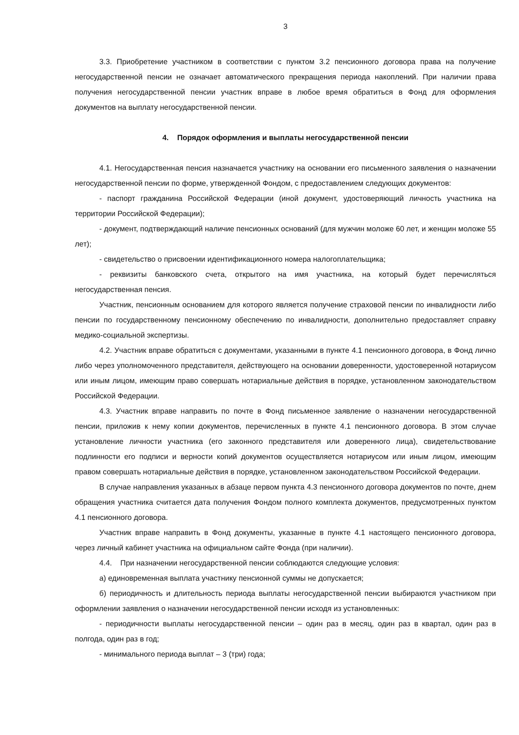3
3.3. Приобретение участником в соответствии с пунктом 3.2 пенсионного договора права на получение негосударственной пенсии не означает автоматического прекращения периода накоплений. При наличии права получения негосударственной пенсии участник вправе в любое время обратиться в Фонд для оформления документов на выплату негосударственной пенсии.
4. Порядок оформления и выплаты негосударственной пенсии
4.1. Негосударственная пенсия назначается участнику на основании его письменного заявления о назначении негосударственной пенсии по форме, утвержденной Фондом, с предоставлением следующих документов:
- паспорт гражданина Российской Федерации (иной документ, удостоверяющий личность участника на территории Российской Федерации);
- документ, подтверждающий наличие пенсионных оснований (для мужчин моложе 60 лет, и женщин моложе 55 лет);
- свидетельство о присвоении идентификационного номера налогоплательщика;
- реквизиты банковского счета, открытого на имя участника, на который будет перечисляться негосударственная пенсия.
Участник, пенсионным основанием для которого является получение страховой пенсии по инвалидности либо пенсии по государственному пенсионному обеспечению по инвалидности, дополнительно предоставляет справку медико-социальной экспертизы.
4.2. Участник вправе обратиться с документами, указанными в пункте 4.1 пенсионного договора, в Фонд лично либо через уполномоченного представителя, действующего на основании доверенности, удостоверенной нотариусом или иным лицом, имеющим право совершать нотариальные действия в порядке, установленном законодательством Российской Федерации.
4.3. Участник вправе направить по почте в Фонд письменное заявление о назначении негосударственной пенсии, приложив к нему копии документов, перечисленных в пункте 4.1 пенсионного договора. В этом случае установление личности участника (его законного представителя или доверенного лица), свидетельствование подлинности его подписи и верности копий документов осуществляется нотариусом или иным лицом, имеющим правом совершать нотариальные действия в порядке, установленном законодательством Российской Федерации.
В случае направления указанных в абзаце первом пункта 4.3 пенсионного договора документов по почте, днем обращения участника считается дата получения Фондом полного комплекта документов, предусмотренных пунктом 4.1 пенсионного договора.
Участник вправе направить в Фонд документы, указанные в пункте 4.1 настоящего пенсионного договора, через личный кабинет участника на официальном сайте Фонда (при наличии).
4.4. При назначении негосударственной пенсии соблюдаются следующие условия:
а) единовременная выплата участнику пенсионной суммы не допускается;
б) периодичность и длительность периода выплаты негосударственной пенсии выбираются участником при оформлении заявления о назначении негосударственной пенсии исходя из установленных:
- периодичности выплаты негосударственной пенсии – один раз в месяц, один раз в квартал, один раз в полгода, один раз в год;
- минимального периода выплат – 3 (три) года;